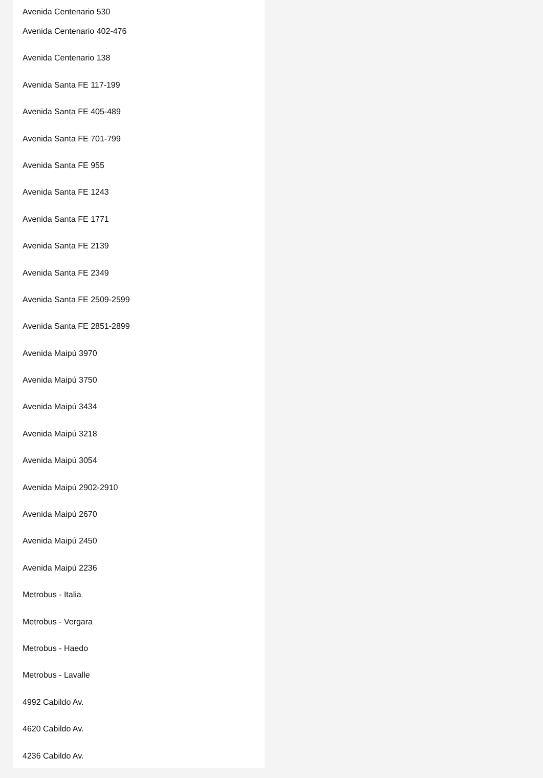Avenida Centenario 530
Avenida Centenario 402-476
Avenida Centenario 138
Avenida Santa FE 117-199
Avenida Santa FE 405-489
Avenida Santa FE 701-799
Avenida Santa FE 955
Avenida Santa FE 1243
Avenida Santa FE 1771
Avenida Santa FE 2139
Avenida Santa FE 2349
Avenida Santa FE 2509-2599
Avenida Santa FE 2851-2899
Avenida Maipú 3970
Avenida Maipú 3750
Avenida Maipú 3434
Avenida Maipú 3218
Avenida Maipú 3054
Avenida Maipú 2902-2910
Avenida Maipú 2670
Avenida Maipú 2450
Avenida Maipú 2236
Metrobus - Italia
Metrobus - Vergara
Metrobus - Haedo
Metrobus - Lavalle
4992 Cabildo Av.
4620 Cabildo Av.
4236 Cabildo Av.